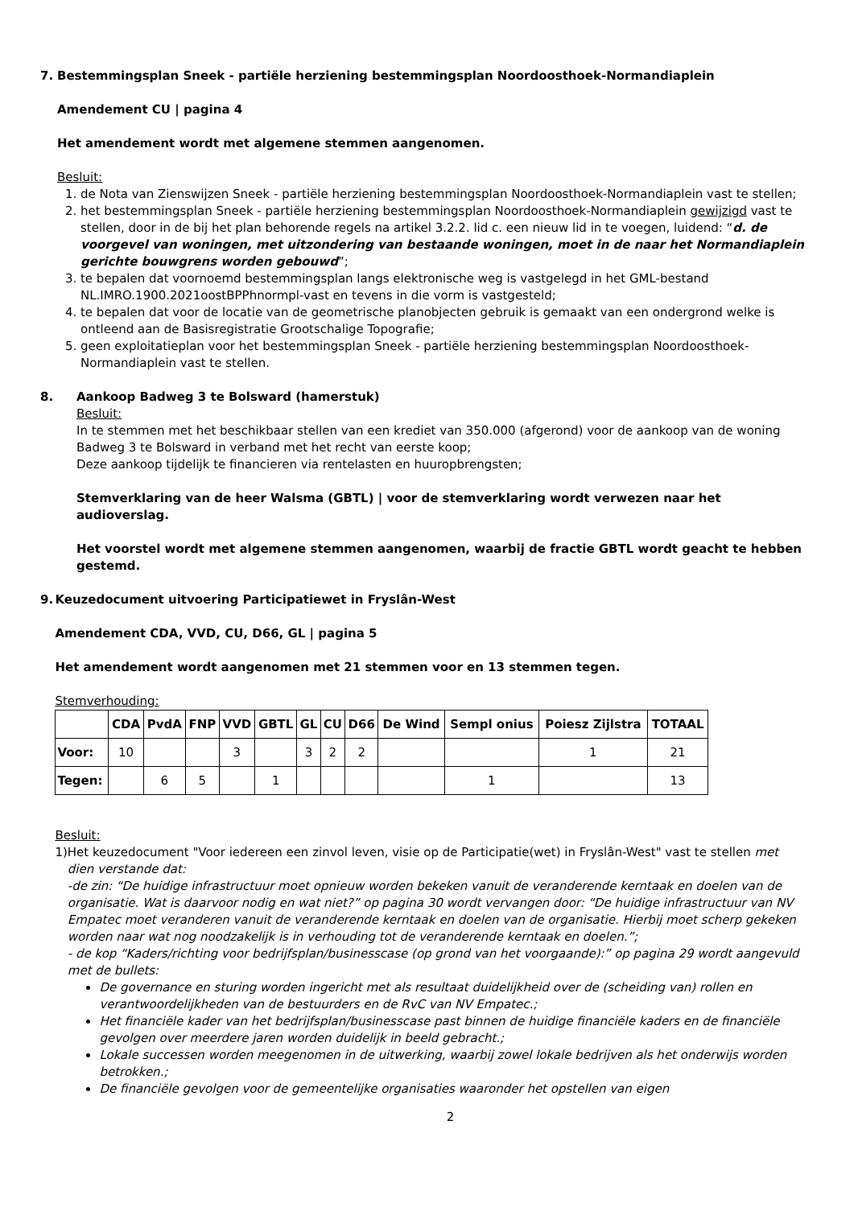7. Bestemmingsplan Sneek - partiële herziening bestemmingsplan Noordoosthoek-Normandiaplein
Amendement CU | pagina 4
Het amendement wordt met algemene stemmen aangenomen.
Besluit:
1. de Nota van Zienswijzen Sneek - partiële herziening bestemmingsplan Noordoosthoek-Normandiaplein vast te stellen;
2. het bestemmingsplan Sneek - partiële herziening bestemmingsplan Noordoosthoek-Normandiaplein gewijzigd vast te stellen, door in de bij het plan behorende regels na artikel 3.2.2. lid c. een nieuw lid in te voegen, luidend: “d. de voorgevel van woningen, met uitzondering van bestaande woningen, moet in de naar het Normandiaplein gerichte bouwgrens worden gebouwd”;
3. te bepalen dat voornoemd bestemmingsplan langs elektronische weg is vastgelegd in het GML-bestand NL.IMRO.1900.2021oostBPPhnormpl-vast en tevens in die vorm is vastgesteld;
4. te bepalen dat voor de locatie van de geometrische planobjecten gebruik is gemaakt van een ondergrond welke is ontleend aan de Basisregistratie Grootschalige Topografie;
5. geen exploitatieplan voor het bestemmingsplan Sneek - partiële herziening bestemmingsplan Noordoosthoek-Normandiaplein vast te stellen.
8. Aankoop Badweg 3 te Bolsward (hamerstuk)
Besluit:
In te stemmen met het beschikbaar stellen van een krediet van 350.000 (afgerond) voor de aankoop van de woning Badweg 3 te Bolsward in verband met het recht van eerste koop;
Deze aankoop tijdelijk te financieren via rentelasten en huuropbrengsten;
Stemverklaring van de heer Walsma (GBTL) | voor de stemverklaring wordt verwezen naar het audioverslag.
Het voorstel wordt met algemene stemmen aangenomen, waarbij de fractie GBTL wordt geacht te hebben gestemd.
9. Keuzedocument uitvoering Participatiewet in Fryslân-West
Amendement CDA, VVD, CU, D66, GL | pagina 5
Het amendement wordt aangenomen met 21 stemmen voor en 13 stemmen tegen.
Stemverhouding:
| | CDA | PvdA | FNP | VVD | GBTL | GL | CU | D66 | De Wind | Sempl onius | Poiesz Zijlstra | TOTAAL |
| --- | --- | --- | --- | --- | --- | --- | --- | --- | --- | --- | --- | --- |
| Voor: | 10 | | | 3 | | 3 | 2 | 2 | | | 1 | 21 |
| Tegen: | | 6 | 5 | | 1 | | | | | 1 | | 13 |
Besluit:
1) Het keuzedocument "Voor iedereen een zinvol leven, visie op de Participatie(wet) in Fryslân-West" vast te stellen met dien verstande dat:
-de zin: “De huidige infrastructuur moet opnieuw worden bekeken vanuit de veranderende kerntaak en doelen van de organisatie. Wat is daarvoor nodig en wat niet?” op pagina 30 wordt vervangen door: “De huidige infrastructuur van NV Empatec moet veranderen vanuit de veranderende kerntaak en doelen van de organisatie. Hierbij moet scherp gekeken worden naar wat nog noodzakelijk is in verhouding tot de veranderende kerntaak en doelen.”;
- de kop “Kaders/richting voor bedrijfsplan/businesscase (op grond van het voorgaande):” op pagina 29 wordt aangevuld met de bullets:
De governance en sturing worden ingericht met als resultaat duidelijkheid over de (scheiding van) rollen en verantwoordelijkheden van de bestuurders en de RvC van NV Empatec.;
Het financiële kader van het bedrijfsplan/businesscase past binnen de huidige financiële kaders en de financiële gevolgen over meerdere jaren worden duidelijk in beeld gebracht.;
Lokale successen worden meegenomen in de uitwerking, waarbij zowel lokale bedrijven als het onderwijs worden betrokken.;
De financiële gevolgen voor de gemeentelijke organisaties waaronder het opstellen van eigen
2